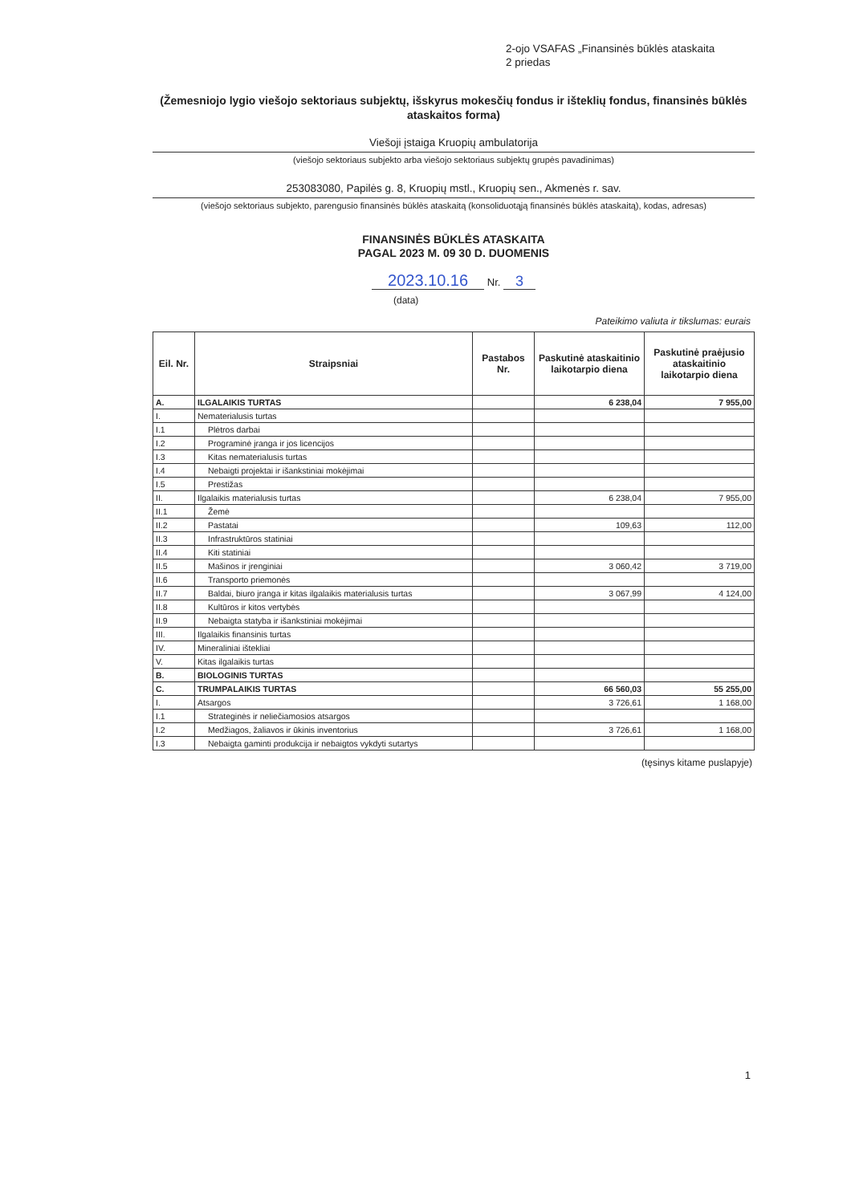2-ojo VSAFAS „Finansinės būklės ataskaita
2 priedas
(Žemesniojo lygio viešojo sektoriaus subjektų, išskyrus mokesčių fondus ir išteklių fondus, finansinės būklės ataskaitos forma)
Viešoji įstaiga Kruopių ambulatorija
(viešojo sektoriaus subjekto arba viešojo sektoriaus subjektų grupės pavadinimas)
253083080, Papilės g. 8, Kruopių mstl., Kruopių sen., Akmenės r. sav.
(viešojo sektoriaus subjekto, parengusio finansinės būklės ataskaitą (konsoliduotąją finansinės būklės ataskaitą), kodas, adresas)
FINANSINĖS BŪKLĖS ATASKAITA
PAGAL 2023 M. 09 30 D. DUOMENIS
2023.10.16 Nr. 3
(data)
Pateikimo valiuta ir tikslumas: eurais
| Eil. Nr. | Straipsniai | Pastabos Nr. | Paskutinė ataskaitinio laikotarpio diena | Paskutinė praėjusio ataskaitinio laikotarpio diena |
| --- | --- | --- | --- | --- |
| A. | ILGALAIKIS TURTAS | | 6 238,04 | 7 955,00 |
| I. | Nematerialusis turtas | | | |
| I.1 | Plėtros darbai | | | |
| I.2 | Programinė įranga ir jos licencijos | | | |
| I.3 | Kitas nematerialusis turtas | | | |
| I.4 | Nebaigti projektai ir išankstiniai mokėjimai | | | |
| I.5 | Prestižas | | | |
| II. | Ilgalaikis materialusis turtas | | 6 238,04 | 7 955,00 |
| II.1 | Žemė | | | |
| II.2 | Pastatai | | 109,63 | 112,00 |
| II.3 | Infrastruktūros statiniai | | | |
| II.4 | Kiti statiniai | | | |
| II.5 | Mašinos ir įrenginiai | | 3 060,42 | 3 719,00 |
| II.6 | Transporto priemonės | | | |
| II.7 | Baldai, biuro įranga ir kitas ilgalaikis materialusis turtas | | 3 067,99 | 4 124,00 |
| II.8 | Kultūros ir kitos vertybės | | | |
| II.9 | Nebaigta statyba ir išankstiniai mokėjimai | | | |
| III. | Ilgalaikis finansinis turtas | | | |
| IV. | Mineraliniai ištekliai | | | |
| V. | Kitas ilgalaikis turtas | | | |
| B. | BIOLOGINIS TURTAS | | | |
| C. | TRUMPALAIKIS TURTAS | | 66 560,03 | 55 255,00 |
| I. | Atsargos | | 3 726,61 | 1 168,00 |
| I.1 | Strateginės ir neliečiamosios atsargos | | | |
| I.2 | Medžiagos, žaliavos ir ūkinis inventorius | | 3 726,61 | 1 168,00 |
| I.3 | Nebaigta gaminti produkcija ir nebaigtos vykdyti sutartys | | | |
(tęsinys kitame puslapyje)
1